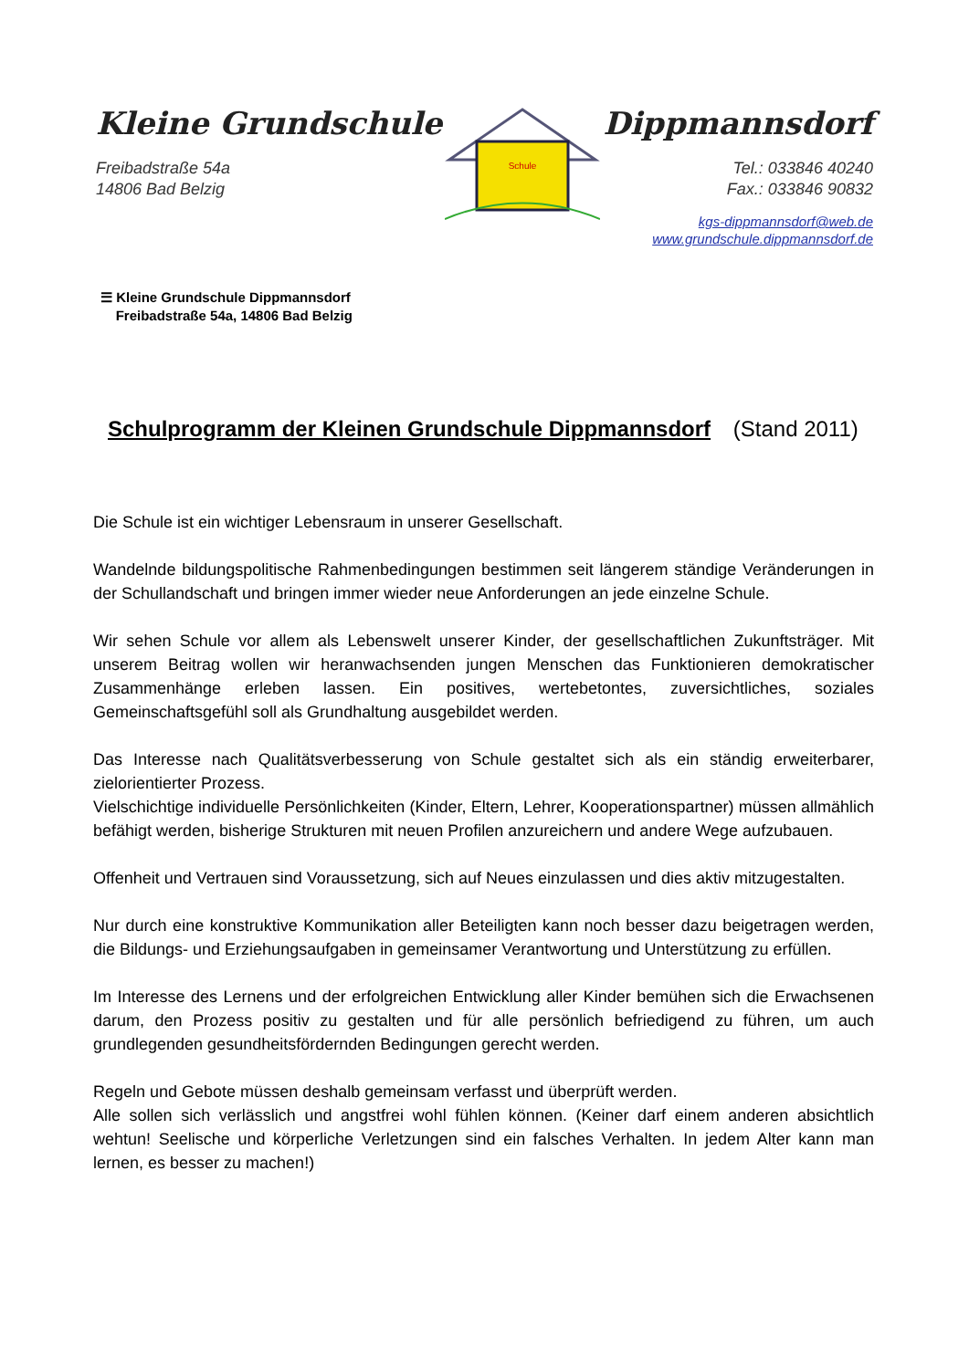Kleine Grundschule
Freibadstraße 54a
14806 Bad Belzig
Schule
Dippmannsdorf
Tel.: 033846 40240
Fax.: 033846 90832
kgs-dippmannsdorf@web.de
www.grundschule.dippmannsdorf.de
☰ Kleine Grundschule Dippmannsdorf
Freibadstraße 54a, 14806 Bad Belzig
Schulprogramm der Kleinen Grundschule Dippmannsdorf (Stand 2011)
Die Schule ist ein wichtiger Lebensraum in unserer Gesellschaft.
Wandelnde bildungspolitische Rahmenbedingungen bestimmen seit längerem ständige Veränderungen in der Schullandschaft und bringen immer wieder neue Anforderungen an jede einzelne Schule.
Wir sehen Schule vor allem als Lebenswelt unserer Kinder, der gesellschaftlichen Zukunftsträger. Mit unserem Beitrag wollen wir heranwachsenden jungen Menschen das Funktionieren demokratischer Zusammenhänge erleben lassen. Ein positives, wertebetontes, zuversichtliches, soziales Gemeinschaftsgefühl soll als Grundhaltung ausgebildet werden.
Das Interesse nach Qualitätsverbesserung von Schule gestaltet sich als ein ständig erweiterbarer, zielorientierter Prozess.
Vielschichtige individuelle Persönlichkeiten (Kinder, Eltern, Lehrer, Kooperationspartner) müssen allmählich befähigt werden, bisherige Strukturen mit neuen Profilen anzureichern und andere Wege aufzubauen.
Offenheit und Vertrauen sind Voraussetzung, sich auf Neues einzulassen und dies aktiv mitzugestalten.
Nur durch eine konstruktive Kommunikation aller Beteiligten kann noch besser dazu beigetragen werden, die Bildungs- und Erziehungsaufgaben in gemeinsamer Verantwortung und Unterstützung zu erfüllen.
Im Interesse des Lernens und der erfolgreichen Entwicklung aller Kinder bemühen sich die Erwachsenen darum, den Prozess positiv zu gestalten und für alle persönlich befriedigend zu führen, um auch grundlegenden gesundheitsfördernden Bedingungen gerecht werden.
Regeln und Gebote müssen deshalb gemeinsam verfasst und überprüft werden.
Alle sollen sich verlässlich und angstfrei wohl fühlen können. (Keiner darf einem anderen absichtlich wehtun! Seelische und körperliche Verletzungen sind ein falsches Verhalten. In jedem Alter kann man lernen, es besser zu machen!)